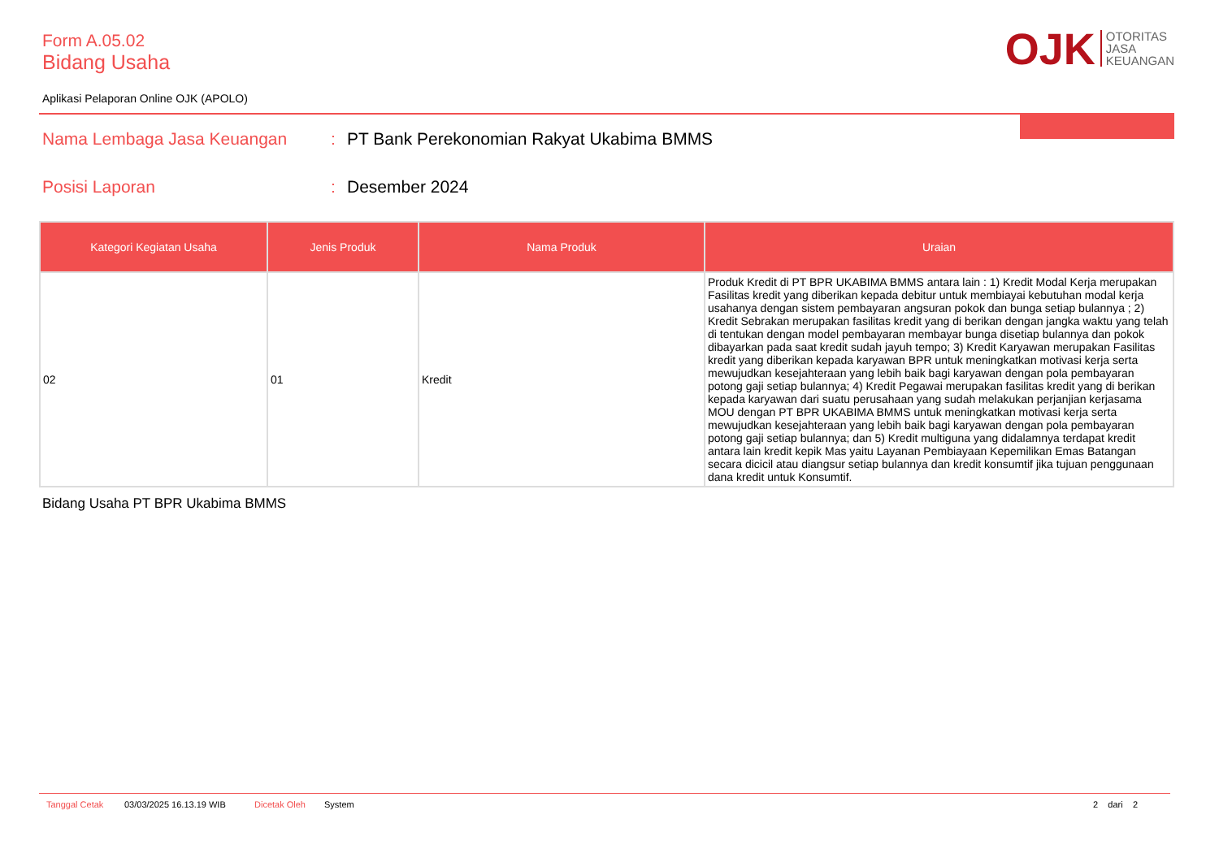Form A.05.02
Bidang Usaha
OJK OTORITAS
JASA
KEUANGAN
Aplikasi Pelaporan Online OJK (APOLO)
Nama Lembaga Jasa Keuangan: PT Bank Perekonomian Rakyat Ukabima BMMS
Posisi Laporan: Desember 2024
| Kategori Kegiatan Usaha | Jenis Produk | Nama Produk | Uraian |
| --- | --- | --- | --- |
| 02 | 01 | Kredit | Produk Kredit di PT BPR UKABIMA BMMS antara lain : 1) Kredit Modal Kerja merupakan Fasilitas kredit yang diberikan kepada debitur untuk membiayai kebutuhan modal kerja usahanya dengan sistem pembayaran angsuran pokok dan bunga setiap bulannya ; 2) Kredit Sebrakan merupakan fasilitas kredit yang di berikan dengan jangka waktu yang telah di tentukan dengan model pembayaran membayar bunga disetiap bulannya dan pokok dibayarkan pada saat kredit sudah jayuh tempo; 3) Kredit Karyawan merupakan Fasilitas kredit yang diberikan kepada karyawan BPR untuk meningkatkan motivasi kerja serta mewujudkan kesejahteraan yang lebih baik bagi karyawan dengan pola pembayaran potong gaji setiap bulannya; 4) Kredit Pegawai merupakan fasilitas kredit yang di berikan kepada karyawan dari suatu perusahaan yang sudah melakukan perjanjian kerjasama MOU dengan PT BPR UKABIMA BMMS untuk meningkatkan motivasi kerja serta mewujudkan kesejahteraan yang lebih baik bagi karyawan dengan pola pembayaran potong gaji setiap bulannya; dan 5) Kredit multiguna yang didalamnya terdapat kredit antara lain kredit kepik Mas yaitu Layanan Pembiayaan Kepemilikan Emas Batangan secara dicicil atau diangsur setiap bulannya dan kredit konsumtif jika tujuan penggunaan dana kredit untuk Konsumtif. |
Bidang Usaha PT BPR Ukabima BMMS
Tanggal Cetak 03/03/2025 16.13.19 WIB Dicetak Oleh System 2 dari 2